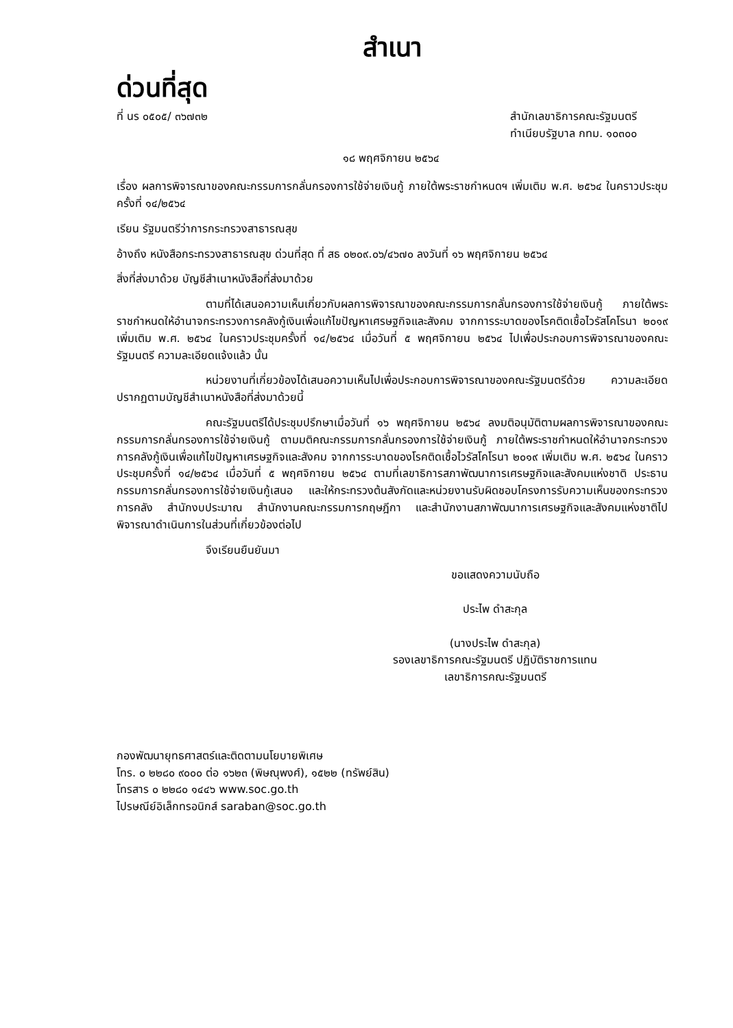สำเนา
ด่วนที่สุด
ที่ นร ๐๕๐๕/ ๓๖๗๓๒ สำนักเลขาธิการคณะรัฐมนตรี
ทำเนียบรัฐบาล กทม. ๑๐๓๐๐
๑๘ พฤศจิกายน ๒๕๖๔
เรื่อง ผลการพิจารณาของคณะกรรมการกลั่นกรองการใช้จ่ายเงินกู้ ภายใต้พระราชกำหนดฯ เพิ่มเติม พ.ศ. ๒๕๖๔ ในคราวประชุมครั้งที่ ๑๔/๒๕๖๔
เรียน รัฐมนตรีว่าการกระทรวงสาธารณสุข
อ้างถึง หนังสือกระทรวงสาธารณสุข ด่วนที่สุด ที่ สธ ๐๒๐๙.๐๖/๔๖๗๐ ลงวันที่ ๑๖ พฤศจิกายน ๒๕๖๔
สิ่งที่ส่งมาด้วย บัญชีสำเนาหนังสือที่ส่งมาด้วย
ตามที่ได้เสนอความเห็นเกี่ยวกับผลการพิจารณาของคณะกรรมการกลั่นกรองการใช้จ่ายเงินกู้ ภายใต้พระราชกำหนดให้อำนาจกระทรวงการคลังกู้เงินเพื่อแก้ไขปัญหาเศรษฐกิจและสังคม จากการระบาดของโรคติดเชื้อไวรัสโคโรนา ๒๐๑๙ เพิ่มเติม พ.ศ. ๒๕๖๔ ในคราวประชุมครั้งที่ ๑๔/๒๕๖๔ เมื่อวันที่ ๕ พฤศจิกายน ๒๕๖๔ ไปเพื่อประกอบการพิจารณาของคณะรัฐมนตรี ความละเอียดแจ้งแล้ว นั้น
หน่วยงานที่เกี่ยวข้องได้เสนอความเห็นไปเพื่อประกอบการพิจารณาของคณะรัฐมนตรีด้วย ความละเอียดปรากฏตามบัญชีสำเนาหนังสือที่ส่งมาด้วยนี้
คณะรัฐมนตรีได้ประชุมปรึกษาเมื่อวันที่ ๑๖ พฤศจิกายน ๒๕๖๔ ลงมติอนุมัติตามผลการพิจารณาของคณะกรรมการกลั่นกรองการใช้จ่ายเงินกู้ ตามมติคณะกรรมการกลั่นกรองการใช้จ่ายเงินกู้ ภายใต้พระราชกำหนดให้อำนาจกระทรวงการคลังกู้เงินเพื่อแก้ไขปัญหาเศรษฐกิจและสังคม จากการระบาดของโรคติดเชื้อไวรัสโคโรนา ๒๐๑๙ เพิ่มเติม พ.ศ. ๒๕๖๔ ในคราวประชุมครั้งที่ ๑๔/๒๕๖๔ เมื่อวันที่ ๕ พฤศจิกายน ๒๕๖๔ ตามที่เลขาธิการสภาพัฒนาการเศรษฐกิจและสังคมแห่งชาติ ประธานกรรมการกลั่นกรองการใช้จ่ายเงินกู้เสนอ และให้กระทรวงต้นสังกัดและหน่วยงานรับผิดชอบโครงการรับความเห็นของกระทรวงการคลัง สำนักงบประมาณ สำนักงานคณะกรรมการกฤษฎีกา และสำนักงานสภาพัฒนาการเศรษฐกิจและสังคมแห่งชาติไปพิจารณาดำเนินการในส่วนที่เกี่ยวข้องต่อไป
จึงเรียนยืนยันมา
ขอแสดงความนับถือ
ประไพ ดำสะกุล
(นางประไพ ดำสะกุล)
รองเลขาธิการคณะรัฐมนตรี ปฏิบัติราชการแทน
เลขาธิการคณะรัฐมนตรี
กองพัฒนายุทธศาสตร์และติดตามนโยบายพิเศษ
โทร. ๐ ๒๒๘๐ ๙๐๐๐ ต่อ ๑๖๒๓ (พิษณุพงศ์), ๑๕๒๒ (ทรัพย์สิน)
โทรสาร ๐ ๒๒๘๐ ๑๔๔๖ www.soc.go.th
ไปรษณีย์อิเล็กทรอนิกส์ saraban@soc.go.th